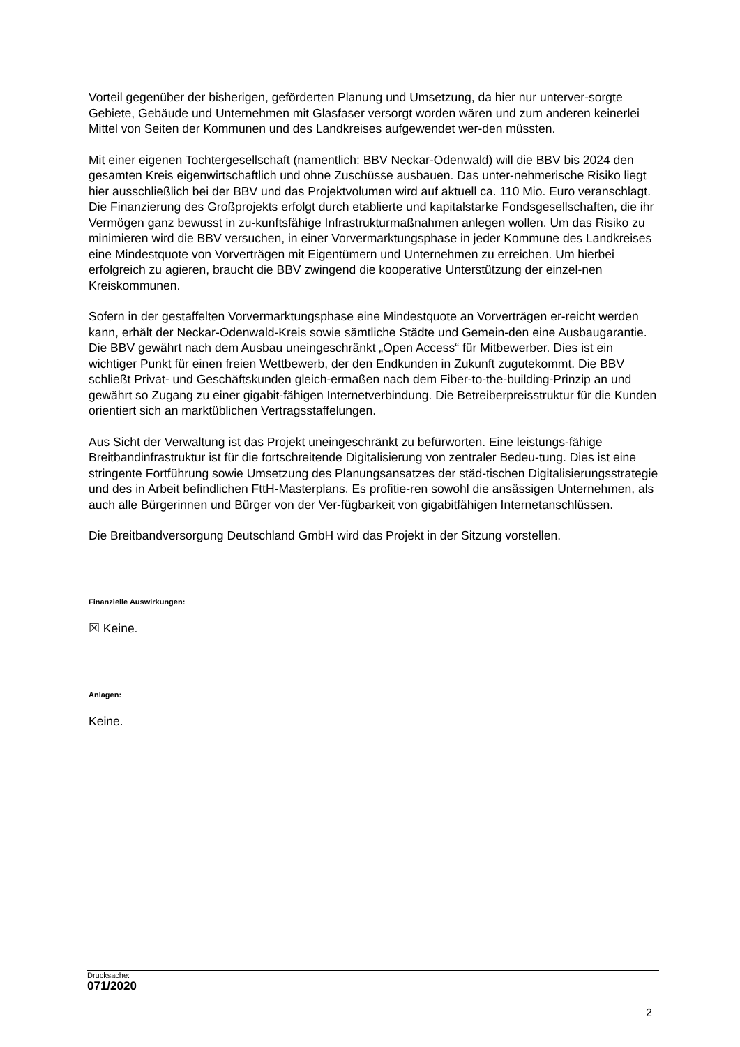Vorteil gegenüber der bisherigen, geförderten Planung und Umsetzung, da hier nur unterver-sorgte Gebiete, Gebäude und Unternehmen mit Glasfaser versorgt worden wären und zum anderen keinerlei Mittel von Seiten der Kommunen und des Landkreises aufgewendet wer-den müssten.
Mit einer eigenen Tochtergesellschaft (namentlich: BBV Neckar-Odenwald) will die BBV bis 2024 den gesamten Kreis eigenwirtschaftlich und ohne Zuschüsse ausbauen. Das unter-nehmerische Risiko liegt hier ausschließlich bei der BBV und das Projektvolumen wird auf aktuell ca. 110 Mio. Euro veranschlagt. Die Finanzierung des Großprojekts erfolgt durch etablierte und kapitalstarke Fondsgesellschaften, die ihr Vermögen ganz bewusst in zu-kunftsfähige Infrastrukturmaßnahmen anlegen wollen. Um das Risiko zu minimieren wird die BBV versuchen, in einer Vorvermarktungsphase in jeder Kommune des Landkreises eine Mindestquote von Vorverträgen mit Eigentümern und Unternehmen zu erreichen. Um hierbei erfolgreich zu agieren, braucht die BBV zwingend die kooperative Unterstützung der einzel-nen Kreiskommunen.
Sofern in der gestaffelten Vorvermarktungsphase eine Mindestquote an Vorverträgen er-reicht werden kann, erhält der Neckar-Odenwald-Kreis sowie sämtliche Städte und Gemein-den eine Ausbaugarantie. Die BBV gewährt nach dem Ausbau uneingeschränkt „Open Access“ für Mitbewerber. Dies ist ein wichtiger Punkt für einen freien Wettbewerb, der den Endkunden in Zukunft zugutekommt. Die BBV schließt Privat- und Geschäftskunden gleich-ermaßen nach dem Fiber-to-the-building-Prinzip an und gewährt so Zugang zu einer gigabit-fähigen Internetverbindung. Die Betreiberpreisstruktur für die Kunden orientiert sich an marktüblichen Vertragsstaffelungen.
Aus Sicht der Verwaltung ist das Projekt uneingeschränkt zu befürworten. Eine leistungs-fähige Breitbandinfrastruktur ist für die fortschreitende Digitalisierung von zentraler Bedeu-tung. Dies ist eine stringente Fortführung sowie Umsetzung des Planungsansatzes der städ-tischen Digitalisierungsstrategie und des in Arbeit befindlichen FttH-Masterplans. Es profitie-ren sowohl die ansässigen Unternehmen, als auch alle Bürgerinnen und Bürger von der Ver-fügbarkeit von gigabitfähigen Internetanschlüssen.
Die Breitbandversorgung Deutschland GmbH wird das Projekt in der Sitzung vorstellen.
Finanzielle Auswirkungen:
☒ Keine.
Anlagen:
Keine.
Drucksache:
071/2020
2